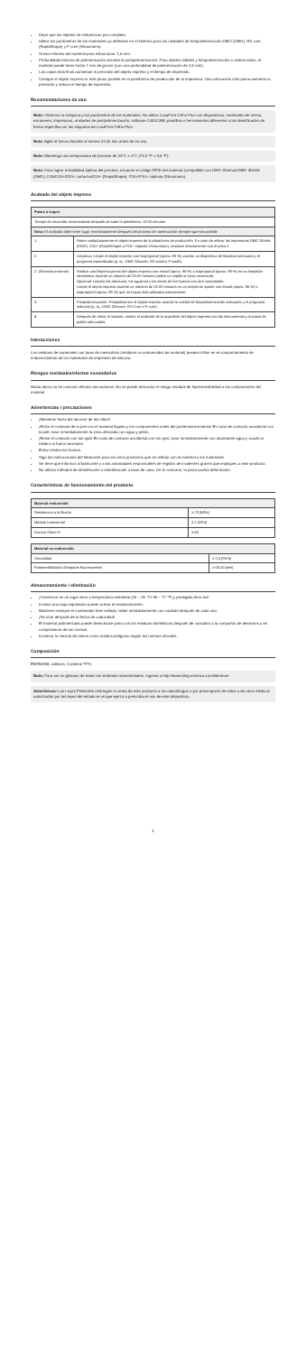Dejar que los objetos se endurezcan por completo.
Utilice los parámetros de los materiales ya definidos en el sistema para las unidades de fotopolimerización DMG (DMG), RS cure (RapidShape) y P cure (Straumann).
Grosor mínimo del material para estructuras: 1,5 mm.
Profundidad máxima de polimerización durante la postpolimerización: Para objetos sólidos y fotopolimerización a ambos lados, el material puede tener hasta 7 mm de grosor (con una profundidad de polimerización de 3,5 mm).
Las capas más finas aumentan la precisión del objeto impreso y el tiempo de impresión.
Coloque el objeto impreso lo más plano posible en la plataforma de producción de la impresora. Una colocación más plana aumenta la precisión y reduce el tiempo de impresión.
Recomendaciones de uso
Nota: Observar la máquina y los parámetros de los materiales. No utilice LuxaPrint Ortho Plus con dispositivos, materiales de resina, escáneres, impresoras, unidades de postpolimerización, software CAD/CAM, plantillas o herramientas diferentes a los identificados de forma específica en las etiquetas de LuxaPrint Ortho Plus.
Nota: Agite el frasco durante al menos 01:00 min antes de su uso.
Nota: Mantenga una temperatura de proceso de 23°C ± 2°C (73,4 °F ± 3,6 °F).
Nota: Para lograr la fiabilidad óptima del proceso, escanee el código RFID del material (compatible con DMG 3Demax/DMG 3Delite (DMG), D30/D20+/D20+ cartucho/D10+ (RapidShape), P20+/P10+ cápsula (Straumann).
Acabado del objeto impreso
| Pasos a seguir | |
| --- | --- |
| Tiempo de escurrido recomendado después de subir la plataforma: 10:00 minutos | |
| Nota: El acabado debe tener lugar inmediatamente después del proceso de construcción siempre que sea posible. | |
| 1. | Retire cuidadosamente el objeto impreso de la plataforma de producción. En caso de utilizar las impresoras DMG 3Delite (DMG), D10+ (RapidShape) o P10+ cápsula (Straumann), empiece directamente con el paso 2. |
| 2. | Limpieza: Limpie el objeto impreso con isopropanol (aprox. 99 %) usando un dispositivo de limpieza adecuado y el programa especificado (p. ej., DMG 3Dwash, RS wash o P wash). |
| 2. (Alternativa-mente) | Realice una limpieza previa del objeto impreso con etanol (aprox. 96 %) o isopropanol (aprox. 99 %) en un limpiador ultrasónico durante un máximo de 03:00 minutos (utilice un cepillo si fuera necesario). Opcional: Limpiar las aberturas, los agujeros y las áreas de los huecos con aire comprimido. Limpie el objeto impreso durante un máximo de 02:00 minutos en un recipiente aparte con etanol (aprox. 96 %) o isopropanol (aprox. 99 %) que no hayan sido utilizados previamente. |
| 3. | Postpolimerización: Postpolimerice el objeto impreso usando la unidad de fotopolimerización adecuada y el programa indicado (p. ej., DMG 3Decure, RS Cure o P cure). |
| 4. | Después de retirar el soporte, realice el acabado de la superficie del objeto impreso con los instrumentos y la pasta de pulido adecuados. |
Interacciones
Los residuos de materiales con base de metacrilato (residuos no endurecidos de material) pueden influir en el comportamiento de endurecimiento de los materiales de impresión de silicona.
Riesgos residuales/efectos secundarios
Hasta ahora no se conocen efectos secundarios. No se puede descartar el riesgo residual de hipersensibilidad a los componentes del material
Advertencias / precauciones
¡Mantener fuera del alcance de los niños!
¡Evitar el contacto de la piel con el material líquido y los componentes antes del postendurecimiento! En caso de contacto accidental con la piel, lavar inmediatamente la zona afectada con agua y jabón.
¡Evitar el contacto con los ojos! En caso de contacto accidental con los ojos, lavar inmediatamente con abundante agua y acudir al médico si fuera necesario.
Evitar inhalar los humos.
Siga las instrucciones del fabricante para los otros productos que se utilizan con el material o los materiales.
Se tiene que informar al fabricante y a las autoridades responsables de registro de incidentes graves que impliquen a este producto.
No utilizar métodos de desinfección o esterilización a base de calor. De lo contrario, la pieza podría deformarse.
Características de funcionamiento del producto
| Material endurecido | |
| --- | --- |
| Resistencia a la flexión | ≥ 70 [MPa] |
| Módulo transversal | ≥ 1 [GPa] |
| Dureza Shore D | ≥ 60 |
| Material no endurecido | |
| --- | --- |
| Viscosidad | ≤ 2,5 [Pa*s] |
| Fotosensibilidad a lámparas fluorescentes | ≥ 05:00 [min] |
Almacenamiento / eliminación
¡Conservar en un lugar seco a temperatura ambiente (15 – 25 °C/ 59 – 77 °F) y protegido de la luz!
Incluso una baja exposición puede activar el endurecimiento.
Mantener siempre el contenedor bien sellado; sellar inmediatamente con cuidado después de cada uso.
¡No usar después de la fecha de caducidad!
El material polimerizado puede desecharse junto con los residuos domésticos después de consultar a la compañía de desechos y en cumplimiento de las normas.
Incinerar la mezcla de resina como residuo peligroso según las normas oficiales.
Composición
EBPADMA, aditivos. Contiene TPO.
Nota: Para ver un glosario de todos los símbolos representados, ingrese a http://www.dmg-america.com/literature
Advertencia: Las Leyes Federales restringen la venta de este producto a los odontólogos o por prescripción de estos o de otros médicos autorizados por las leyes del estado en el que ejerza o prescriba el uso de este dispositivo.
4